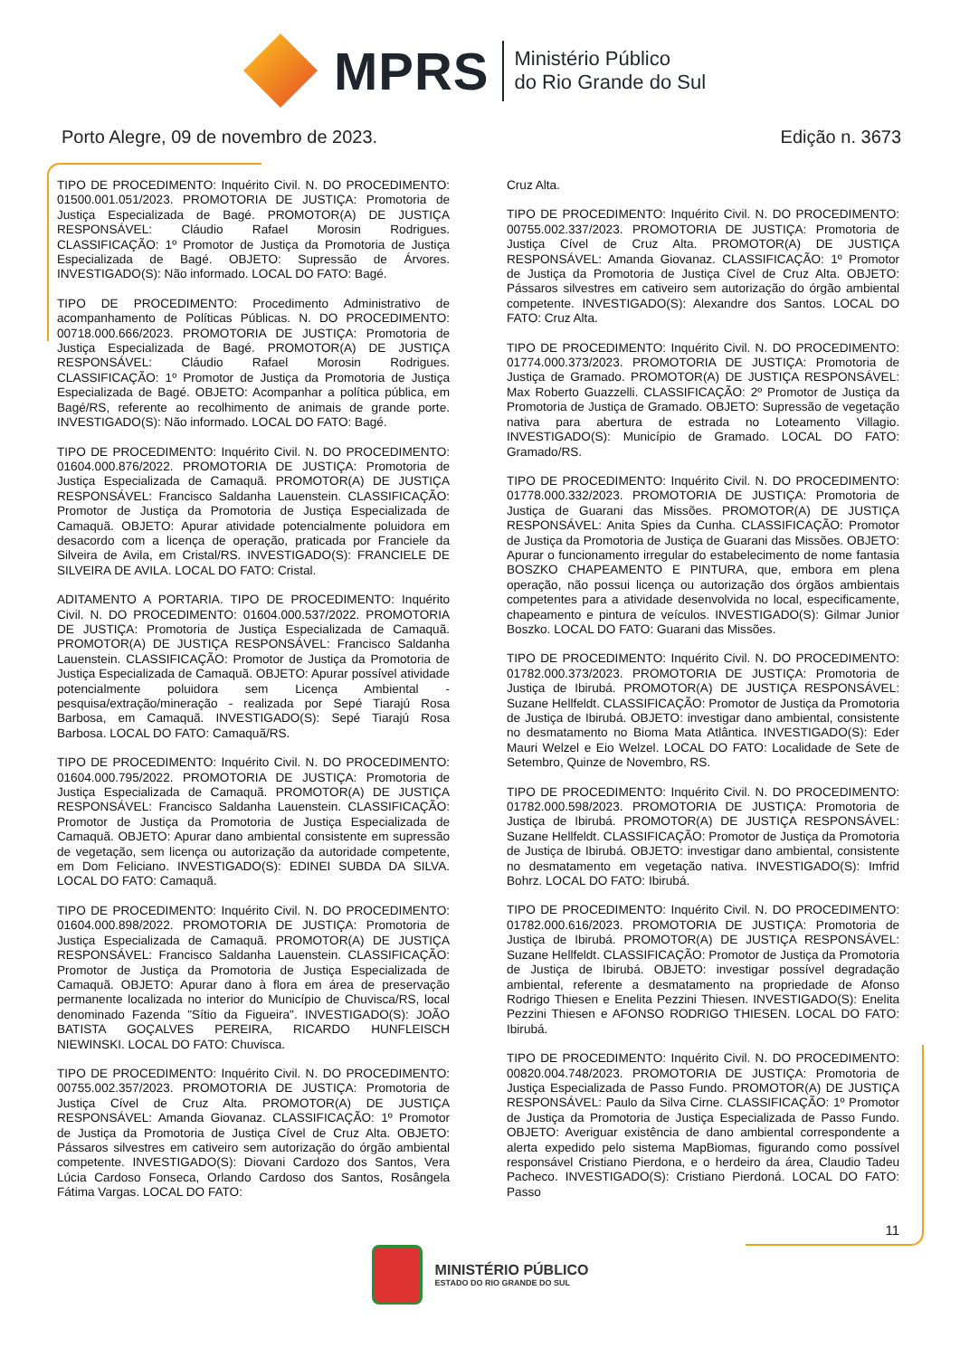MPRS
Ministério Público
do Rio Grande do Sul
Porto Alegre, 09 de novembro de 2023. Edição n. 3673
TIPO DE PROCEDIMENTO: Inquérito Civil. N. DO PROCEDIMENTO: 01500.001.051/2023. PROMOTORIA DE JUSTIÇA: Promotoria de Justiça Especializada de Bagé. PROMOTOR(A) DE JUSTIÇA RESPONSÁVEL: Cláudio Rafael Morosin Rodrigues. CLASSIFICAÇÃO: 1º Promotor de Justiça da Promotoria de Justiça Especializada de Bagé. OBJETO: Supressão de Árvores. INVESTIGADO(S): Não informado. LOCAL DO FATO: Bagé.
TIPO DE PROCEDIMENTO: Procedimento Administrativo de acompanhamento de Políticas Públicas. N. DO PROCEDIMENTO: 00718.000.666/2023. PROMOTORIA DE JUSTIÇA: Promotoria de Justiça Especializada de Bagé. PROMOTOR(A) DE JUSTIÇA RESPONSÁVEL: Cláudio Rafael Morosin Rodrigues. CLASSIFICAÇÃO: 1º Promotor de Justiça da Promotoria de Justiça Especializada de Bagé. OBJETO: Acompanhar a política pública, em Bagé/RS, referente ao recolhimento de animais de grande porte. INVESTIGADO(S): Não informado. LOCAL DO FATO: Bagé.
TIPO DE PROCEDIMENTO: Inquérito Civil. N. DO PROCEDIMENTO: 01604.000.876/2022. PROMOTORIA DE JUSTIÇA: Promotoria de Justiça Especializada de Camaquã. PROMOTOR(A) DE JUSTIÇA RESPONSÁVEL: Francisco Saldanha Lauenstein. CLASSIFICAÇÃO: Promotor de Justiça da Promotoria de Justiça Especializada de Camaquã. OBJETO: Apurar atividade potencialmente poluidora em desacordo com a licença de operação, praticada por Franciele da Silveira de Avila, em Cristal/RS. INVESTIGADO(S): FRANCIELE DE SILVEIRA DE AVILA. LOCAL DO FATO: Cristal.
ADITAMENTO A PORTARIA. TIPO DE PROCEDIMENTO: Inquérito Civil. N. DO PROCEDIMENTO: 01604.000.537/2022. PROMOTORIA DE JUSTIÇA: Promotoria de Justiça Especializada de Camaquã. PROMOTOR(A) DE JUSTIÇA RESPONSÁVEL: Francisco Saldanha Lauenstein. CLASSIFICAÇÃO: Promotor de Justiça da Promotoria de Justiça Especializada de Camaquã. OBJETO: Apurar possível atividade potencialmente poluidora sem Licença Ambiental - pesquisa/extração/mineração - realizada por Sepé Tiarajú Rosa Barbosa, em Camaquã. INVESTIGADO(S): Sepé Tiarajú Rosa Barbosa. LOCAL DO FATO: Camaquã/RS.
TIPO DE PROCEDIMENTO: Inquérito Civil. N. DO PROCEDIMENTO: 01604.000.795/2022. PROMOTORIA DE JUSTIÇA: Promotoria de Justiça Especializada de Camaquã. PROMOTOR(A) DE JUSTIÇA RESPONSÁVEL: Francisco Saldanha Lauenstein. CLASSIFICAÇÃO: Promotor de Justiça da Promotoria de Justiça Especializada de Camaquã. OBJETO: Apurar dano ambiental consistente em supressão de vegetação, sem licença ou autorização da autoridade competente, em Dom Feliciano. INVESTIGADO(S): EDINEI SUBDA DA SILVA. LOCAL DO FATO: Camaquã.
TIPO DE PROCEDIMENTO: Inquérito Civil. N. DO PROCEDIMENTO: 01604.000.898/2022. PROMOTORIA DE JUSTIÇA: Promotoria de Justiça Especializada de Camaquã. PROMOTOR(A) DE JUSTIÇA RESPONSÁVEL: Francisco Saldanha Lauenstein. CLASSIFICAÇÃO: Promotor de Justiça da Promotoria de Justiça Especializada de Camaquã. OBJETO: Apurar dano à flora em área de preservação permanente localizada no interior do Município de Chuvisca/RS, local denominado Fazenda "Sítio da Figueira". INVESTIGADO(S): JOÃO BATISTA GOÇALVES PEREIRA, RICARDO HUNFLEISCH NIEWINSKI. LOCAL DO FATO: Chuvisca.
TIPO DE PROCEDIMENTO: Inquérito Civil. N. DO PROCEDIMENTO: 00755.002.357/2023. PROMOTORIA DE JUSTIÇA: Promotoria de Justiça Cível de Cruz Alta. PROMOTOR(A) DE JUSTIÇA RESPONSÁVEL: Amanda Giovanaz. CLASSIFICAÇÃO: 1º Promotor de Justiça da Promotoria de Justiça Cível de Cruz Alta. OBJETO: Pássaros silvestres em cativeiro sem autorização do órgão ambiental competente. INVESTIGADO(S): Diovani Cardozo dos Santos, Vera Lúcia Cardoso Fonseca, Orlando Cardoso dos Santos, Rosângela Fátima Vargas. LOCAL DO FATO:
Cruz Alta.
TIPO DE PROCEDIMENTO: Inquérito Civil. N. DO PROCEDIMENTO: 00755.002.337/2023. PROMOTORIA DE JUSTIÇA: Promotoria de Justiça Cível de Cruz Alta. PROMOTOR(A) DE JUSTIÇA RESPONSÁVEL: Amanda Giovanaz. CLASSIFICAÇÃO: 1º Promotor de Justiça da Promotoria de Justiça Cível de Cruz Alta. OBJETO: Pássaros silvestres em cativeiro sem autorização do órgão ambiental competente. INVESTIGADO(S): Alexandre dos Santos. LOCAL DO FATO: Cruz Alta.
TIPO DE PROCEDIMENTO: Inquérito Civil. N. DO PROCEDIMENTO: 01774.000.373/2023. PROMOTORIA DE JUSTIÇA: Promotoria de Justiça de Gramado. PROMOTOR(A) DE JUSTIÇA RESPONSÁVEL: Max Roberto Guazzelli. CLASSIFICAÇÃO: 2º Promotor de Justiça da Promotoria de Justiça de Gramado. OBJETO: Supressão de vegetação nativa para abertura de estrada no Loteamento Villagio. INVESTIGADO(S): Município de Gramado. LOCAL DO FATO: Gramado/RS.
TIPO DE PROCEDIMENTO: Inquérito Civil. N. DO PROCEDIMENTO: 01778.000.332/2023. PROMOTORIA DE JUSTIÇA: Promotoria de Justiça de Guarani das Missões. PROMOTOR(A) DE JUSTIÇA RESPONSÁVEL: Anita Spies da Cunha. CLASSIFICAÇÃO: Promotor de Justiça da Promotoria de Justiça de Guarani das Missões. OBJETO: Apurar o funcionamento irregular do estabelecimento de nome fantasia BOSZKO CHAPEAMENTO E PINTURA, que, embora em plena operação, não possui licença ou autorização dos órgãos ambientais competentes para a atividade desenvolvida no local, especificamente, chapeamento e pintura de veículos. INVESTIGADO(S): Gilmar Junior Boszko. LOCAL DO FATO: Guarani das Missões.
TIPO DE PROCEDIMENTO: Inquérito Civil. N. DO PROCEDIMENTO: 01782.000.373/2023. PROMOTORIA DE JUSTIÇA: Promotoria de Justiça de Ibirubá. PROMOTOR(A) DE JUSTIÇA RESPONSÁVEL: Suzane Hellfeldt. CLASSIFICAÇÃO: Promotor de Justiça da Promotoria de Justiça de Ibirubá. OBJETO: investigar dano ambiental, consistente no desmatamento no Bioma Mata Atlântica. INVESTIGADO(S): Eder Mauri Welzel e Eio Welzel. LOCAL DO FATO: Localidade de Sete de Setembro, Quinze de Novembro, RS.
TIPO DE PROCEDIMENTO: Inquérito Civil. N. DO PROCEDIMENTO: 01782.000.598/2023. PROMOTORIA DE JUSTIÇA: Promotoria de Justiça de Ibirubá. PROMOTOR(A) DE JUSTIÇA RESPONSÁVEL: Suzane Hellfeldt. CLASSIFICAÇÃO: Promotor de Justiça da Promotoria de Justiça de Ibirubá. OBJETO: investigar dano ambiental, consistente no desmatamento em vegetação nativa. INVESTIGADO(S): Imfrid Bohrz. LOCAL DO FATO: Ibirubá.
TIPO DE PROCEDIMENTO: Inquérito Civil. N. DO PROCEDIMENTO: 01782.000.616/2023. PROMOTORIA DE JUSTIÇA: Promotoria de Justiça de Ibirubá. PROMOTOR(A) DE JUSTIÇA RESPONSÁVEL: Suzane Hellfeldt. CLASSIFICAÇÃO: Promotor de Justiça da Promotoria de Justiça de Ibirubá. OBJETO: investigar possível degradação ambiental, referente a desmatamento na propriedade de Afonso Rodrigo Thiesen e Enelita Pezzini Thiesen. INVESTIGADO(S): Enelita Pezzini Thiesen e AFONSO RODRIGO THIESEN. LOCAL DO FATO: Ibirubá.
TIPO DE PROCEDIMENTO: Inquérito Civil. N. DO PROCEDIMENTO: 00820.004.748/2023. PROMOTORIA DE JUSTIÇA: Promotoria de Justiça Especializada de Passo Fundo. PROMOTOR(A) DE JUSTIÇA RESPONSÁVEL: Paulo da Silva Cirne. CLASSIFICAÇÃO: 1º Promotor de Justiça da Promotoria de Justiça Especializada de Passo Fundo. OBJETO: Averiguar existência de dano ambiental correspondente a alerta expedido pelo sistema MapBiomas, figurando como possível responsável Cristiano Pierdona, e o herdeiro da área, Claudio Tadeu Pacheco. INVESTIGADO(S): Cristiano Pierdoná. LOCAL DO FATO: Passo
11
MINISTÉRIO PÚBLICO
ESTADO DO RIO GRANDE DO SUL